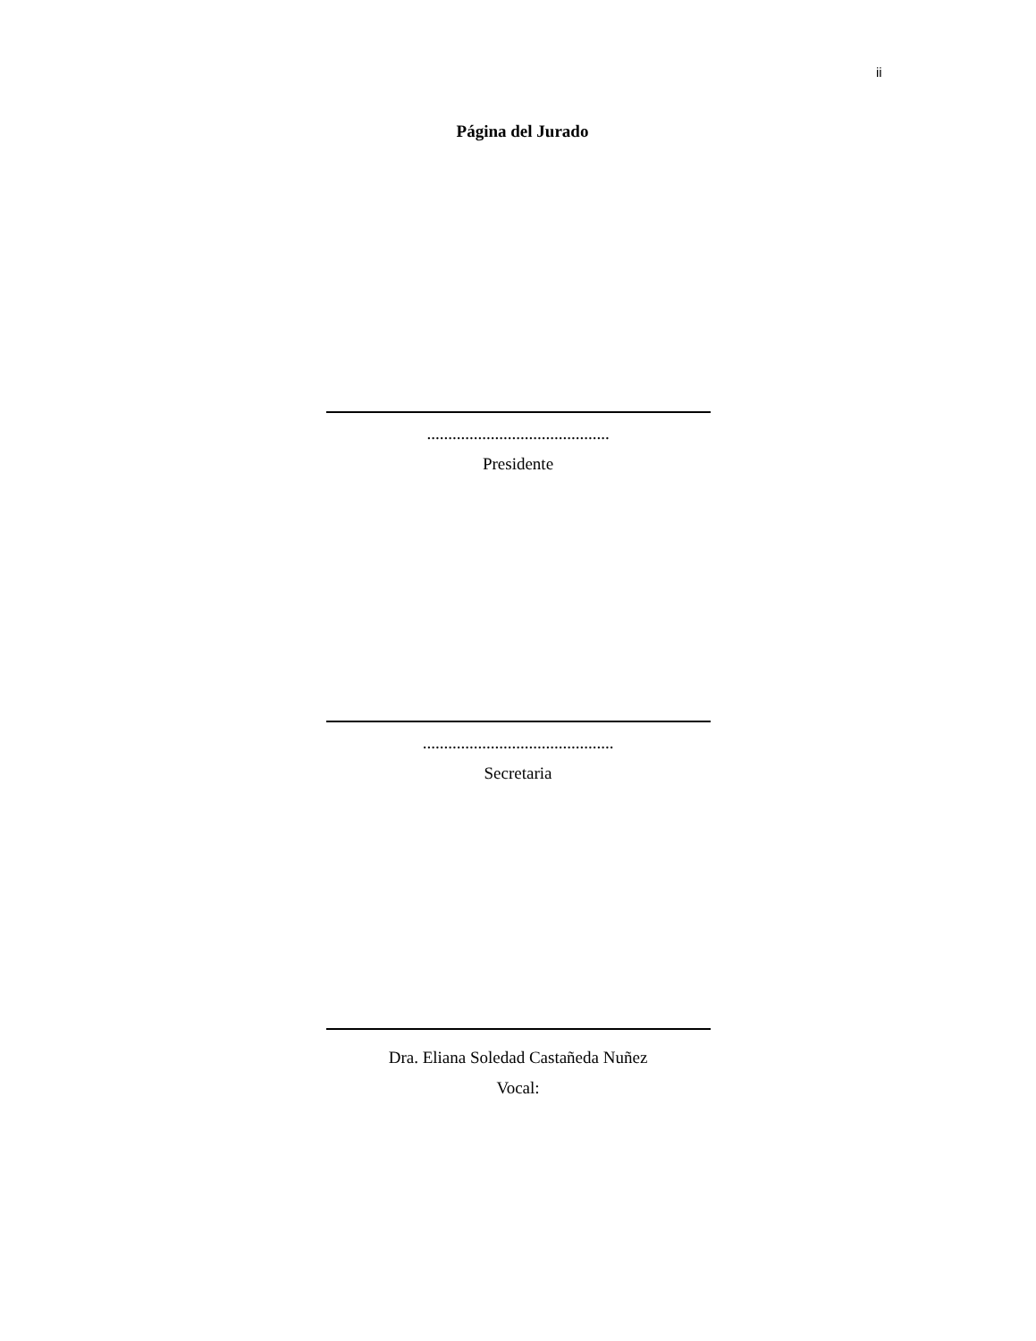ii
Página del Jurado
...........................................
Presidente
.............................................
Secretaria
Dra. Eliana Soledad Castañeda Nuñez
Vocal: